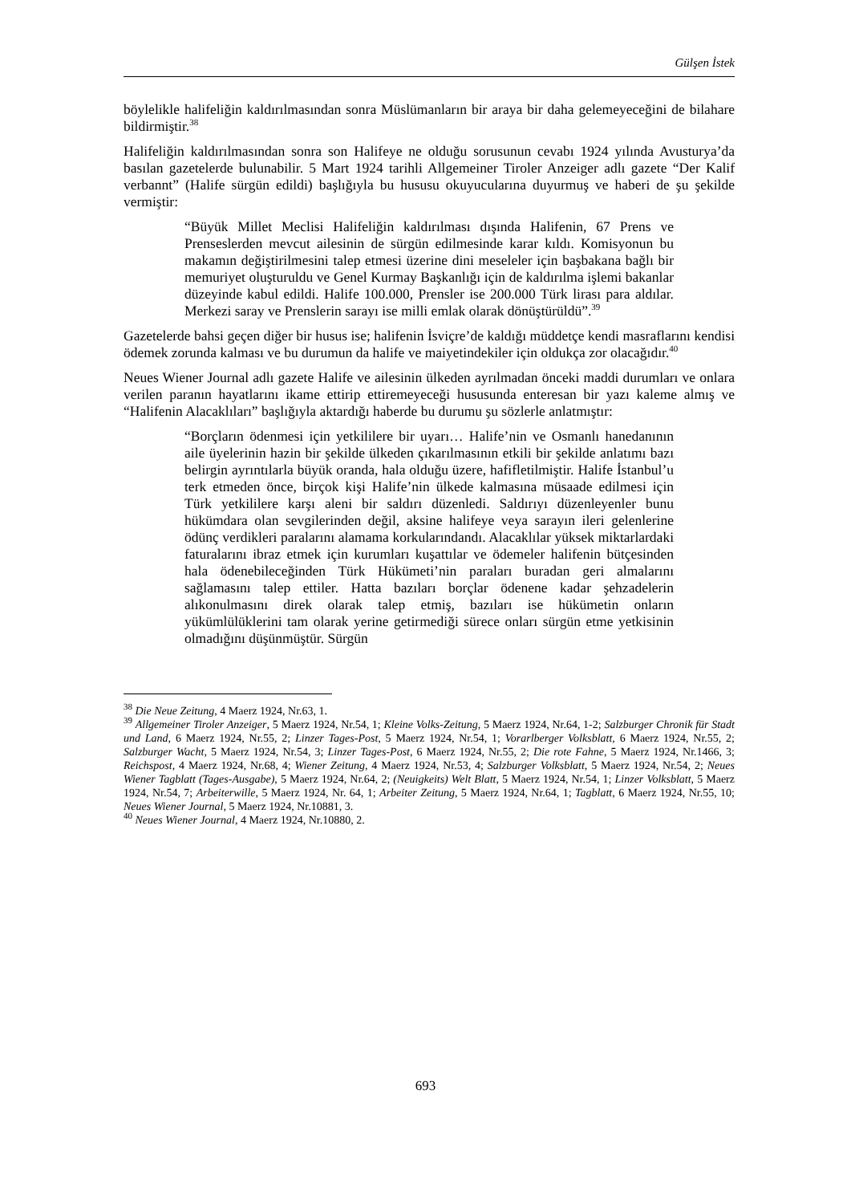Gülşen İstek
böylelikle halifeliğin kaldırılmasından sonra Müslümanların bir araya bir daha gelemeyeceğini de bilahare bildirmiştir.<sup>38</sup>
Halifeliğin kaldırılmasından sonra son Halifeye ne olduğu sorusunun cevabı 1924 yılında Avusturya’da basılan gazetelerde bulunabilir. 5 Mart 1924 tarihli Allgemeiner Tiroler Anzeiger adlı gazete “Der Kalif verbannt” (Halife sürgün edildi) başlığıyla bu hususu okuyucularına duyurmuş ve haberi de şu şekilde vermiştir:
“Büyük Millet Meclisi Halifeliğin kaldırılması dışında Halifenin, 67 Prens ve Prenseslerden mevcut ailesinin de sürgün edilmesinde karar kıldı. Komisyonun bu makamın değiştirilmesini talep etmesi üzerine dini meseleler için başbakana bağlı bir memuriyet oluşturuldu ve Genel Kurmay Başkanlığı için de kaldırılma işlemi bakanlar düzeyinde kabul edildi. Halife 100.000, Prensler ise 200.000 Türk lirası para aldılar. Merkezi saray ve Prenslerin sarayı ise milli emlak olarak dönüştürüldü”.<sup>39</sup>
Gazetelerde bahsi geçen diğer bir husus ise; halifenin İsviçre’de kaldığı müddetçe kendi masraflarını kendisi ödemek zorunda kalması ve bu durumun da halife ve maiyetindekiler için oldukça zor olacağıdır.<sup>40</sup>
Neues Wiener Journal adlı gazete Halife ve ailesinin ülkeden ayrılmadan önceki maddi durumları ve onlara verilen paranın hayatlarını ikame ettirip ettiremeyeceği hususunda enteresan bir yazı kaleme almış ve “Halifenin Alacaklıları” başlığıyla aktardığı haberde bu durumu şu sözlerle anlatmıştır:
“Borçların ödenmesi için yetkililere bir uyarı… Halife’nin ve Osmanlı hanedanının aile üyelerinin hazin bir şekilde ülkeden çıkarılmasının etkili bir şekilde anlatımı bazı belirgin ayrıntılarla büyük oranda, hala olduğu üzere, hafifletilmiştir. Halife İstanbul’u terk etmeden önce, birçok kişi Halife’nin ülkede kalmasına müsaade edilmesi için Türk yetkililere karşı aleni bir saldırı düzenledi. Saldırıyı düzenleyenler bunu hükümdara olan sevgilerinden değil, aksine halifeye veya sarayın ileri gelenlerine ödünç verdikleri paralarını alamama korkularındandı. Alacaklılar yüksek miktarlardaki faturalarını ibraz etmek için kurumları kuşattılar ve ödemeler halifenin bütçesinden hala ödenebileceğinden Türk Hükümeti’nin paraları buradan geri almalarını sağlamasını talep ettiler. Hatta bazıları borçlar ödenene kadar şehzadelerin alıkonulmasını direk olarak talep etmiş, bazıları ise hükümetin onların yükümlülüklerini tam olarak yerine getirmediği sürece onları sürgün etme yetkisinin olmadığını düşünmüştür. Sürgün
<sup>38</sup> Die Neue Zeitung, 4 Maerz 1924, Nr.63, 1.
<sup>39</sup> Allgemeiner Tiroler Anzeiger, 5 Maerz 1924, Nr.54, 1; Kleine Volks-Zeitung, 5 Maerz 1924, Nr.64, 1-2; Salzburger Chronik für Stadt und Land, 6 Maerz 1924, Nr.55, 2; Linzer Tages-Post, 5 Maerz 1924, Nr.54, 1; Vorarlberger Volksblatt, 6 Maerz 1924, Nr.55, 2; Salzburger Wacht, 5 Maerz 1924, Nr.54, 3; Linzer Tages-Post, 6 Maerz 1924, Nr.55, 2; Die rote Fahne, 5 Maerz 1924, Nr.1466, 3; Reichspost, 4 Maerz 1924, Nr.68, 4; Wiener Zeitung, 4 Maerz 1924, Nr.53, 4; Salzburger Volksblatt, 5 Maerz 1924, Nr.54, 2; Neues Wiener Tagblatt (Tages-Ausgabe), 5 Maerz 1924, Nr.64, 2; (Neuigkeits) Welt Blatt, 5 Maerz 1924, Nr.54, 1; Linzer Volksblatt, 5 Maerz 1924, Nr.54, 7; Arbeiterwille, 5 Maerz 1924, Nr. 64, 1; Arbeiter Zeitung, 5 Maerz 1924, Nr.64, 1; Tagblatt, 6 Maerz 1924, Nr.55, 10; Neues Wiener Journal, 5 Maerz 1924, Nr.10881, 3.
<sup>40</sup> Neues Wiener Journal, 4 Maerz 1924, Nr.10880, 2.
693